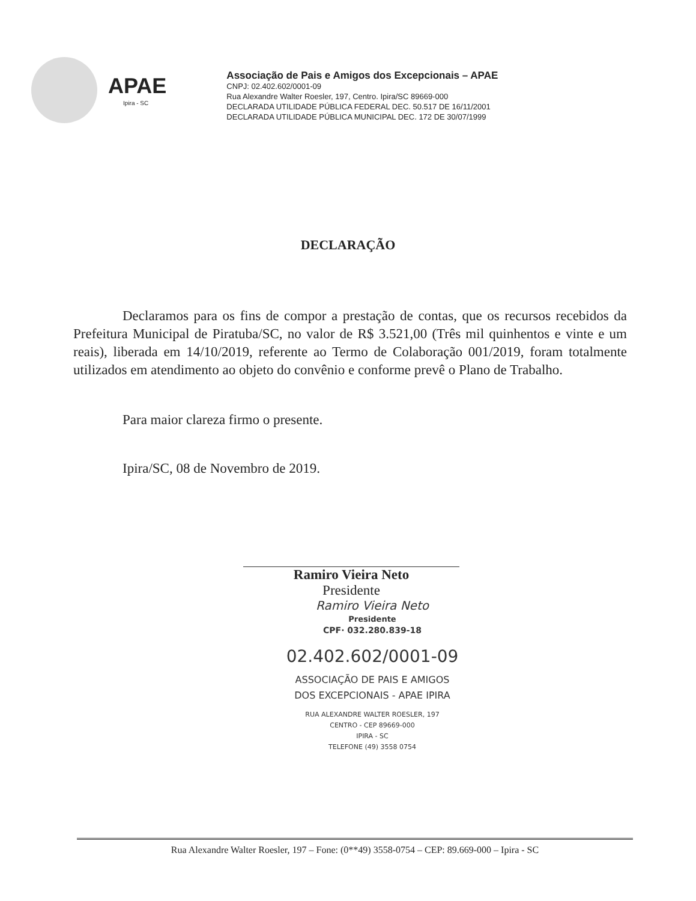APAE
Ipira - SC
Associação de Pais e Amigos dos Excepcionais – APAE
CNPJ: 02.402.602/0001-09
Rua Alexandre Walter Roesler, 197, Centro. Ipira/SC 89669-000
DECLARADA UTILIDADE PÚBLICA FEDERAL DEC. 50.517 DE 16/11/2001
DECLARADA UTILIDADE PÚBLICA MUNICIPAL DEC. 172 DE 30/07/1999
DECLARAÇÃO
Declaramos para os fins de compor a prestação de contas, que os recursos recebidos da Prefeitura Municipal de Piratuba/SC, no valor de R$ 3.521,00 (Três mil quinhentos e vinte e um reais), liberada em 14/10/2019, referente ao Termo de Colaboração 001/2019, foram totalmente utilizados em atendimento ao objeto do convênio e conforme prevê o Plano de Trabalho.
Para maior clareza firmo o presente.
Ipira/SC, 08 de Novembro de 2019.
Ramiro Vieira Neto
Presidente
Ramiro Vieira Neto
Presidente
CPF· 032.280.839-18
02.402.602/0001-09
ASSOCIAÇÃO DE PAIS E AMIGOS
DOS EXCEPCIONAIS - APAE IPIRA
RUA ALEXANDRE WALTER ROESLER, 197
CENTRO - CEP 89669-000
IPIRA - SC
TELEFONE (49) 3558 0754
Rua Alexandre Walter Roesler, 197 – Fone: (0**49) 3558-0754 – CEP: 89.669-000 – Ipira - SC